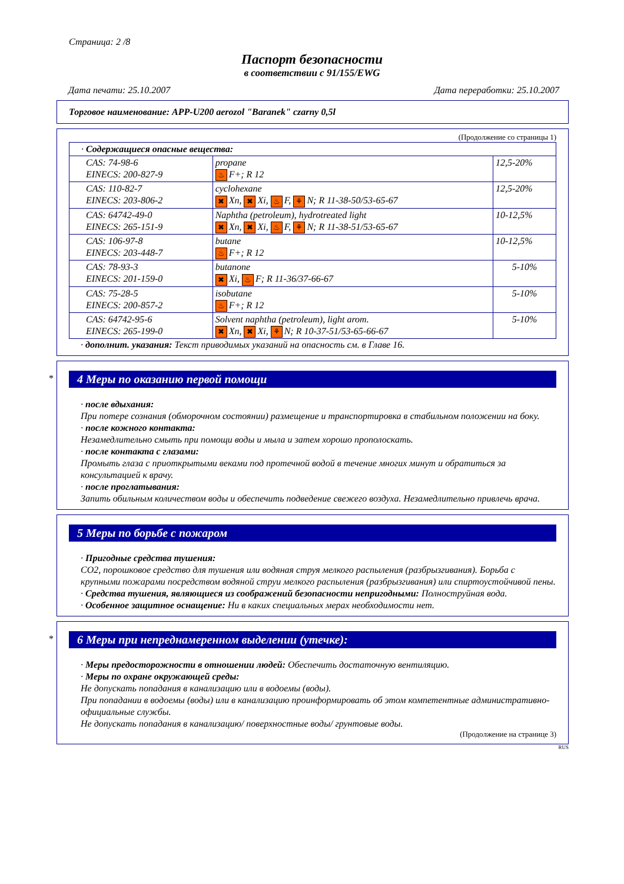Страница: 2 /8
Паспорт безопасности
в соответствии с 91/155/EWG
Дата печати: 25.10.2007 Дата переработки: 25.10.2007
Торговое наименование: APP-U200 aerozol "Baranek" czarny 0,5l
(Продолжение со страницы 1)
| · Содержащиеся опасные вещества: | | |
| CAS: 74-98-6 EINECS: 200-827-9 | propane ♨ F+; R 12 | 12,5-20% |
| CAS: 110-82-7 EINECS: 203-806-2 | cyclohexane ✖ Xn, ✖ Xi, ♨ F, ⚘ N; R 11-38-50/53-65-67 | 12,5-20% |
| CAS: 64742-49-0 EINECS: 265-151-9 | Naphtha (petroleum), hydrotreated light ✖ Xn, ✖ Xi, ♨ F, ⚘ N; R 11-38-51/53-65-67 | 10-12,5% |
| CAS: 106-97-8 EINECS: 203-448-7 | butane ♨ F+; R 12 | 10-12,5% |
| CAS: 78-93-3 EINECS: 201-159-0 | butanone ✖ Xi, ♨ F; R 11-36/37-66-67 | 5-10% |
| CAS: 75-28-5 EINECS: 200-857-2 | isobutane ♨ F+; R 12 | 5-10% |
| CAS: 64742-95-6 EINECS: 265-199-0 | Solvent naphtha (petroleum), light arom. ✖ Xn, ✖ Xi, ⚘ N; R 10-37-51/53-65-66-67 | 5-10% |
· дополнит. указания: Текст приводимых указаний на опасность см. в Главе 16.
*
4 Меры по оказанию первой помощи
· после вдыхания:
При потере сознания (обморочном состоянии) размещение и транспортировка в стабильном положении на боку.
· после кожного контакта:
Незамедлительно смыть при помощи воды и мыла и затем хорошо прополоскать.
· после контакта с глазами:
Промыть глаза с приоткрытыми веками под протечной водой в течение многих минут и обратиться за консультацией к врачу.
· после проглатывания:
Запить обильным количеством воды и обеспечить подведение свежего воздуха. Незамедлительно привлечь врача.
5 Меры по борьбе с пожаром
· Пригодные средства тушения:
CO2, порошковое средство для тушения или водяная струя мелкого распыления (разбрызгивания). Борьба с крупными пожарами посредством водяной струи мелкого распыления (разбрызгивания) или спиртоустойчивой пены.
· Средства тушения, являющиеся из соображений безопасности непригодными: Полноструйная вода.
· Особенное защитное оснащение: Ни в каких специальных мерах необходимости нет.
*
6 Меры при непреднамеренном выделении (утечке):
· Меры предосторожности в отношении людей: Обеспечить достаточную вентиляцию.
· Меры по охране окружающей среды:
Не допускать попадания в канализацию или в водоемы (воды).
При попадании в водоемы (воды) или в канализацию проинформировать об этом компетентные административно-официальные службы.
Не допускать попадания в канализацию/ поверхностные воды/ грунтовые воды.
(Продолжение на странице 3)
RUS